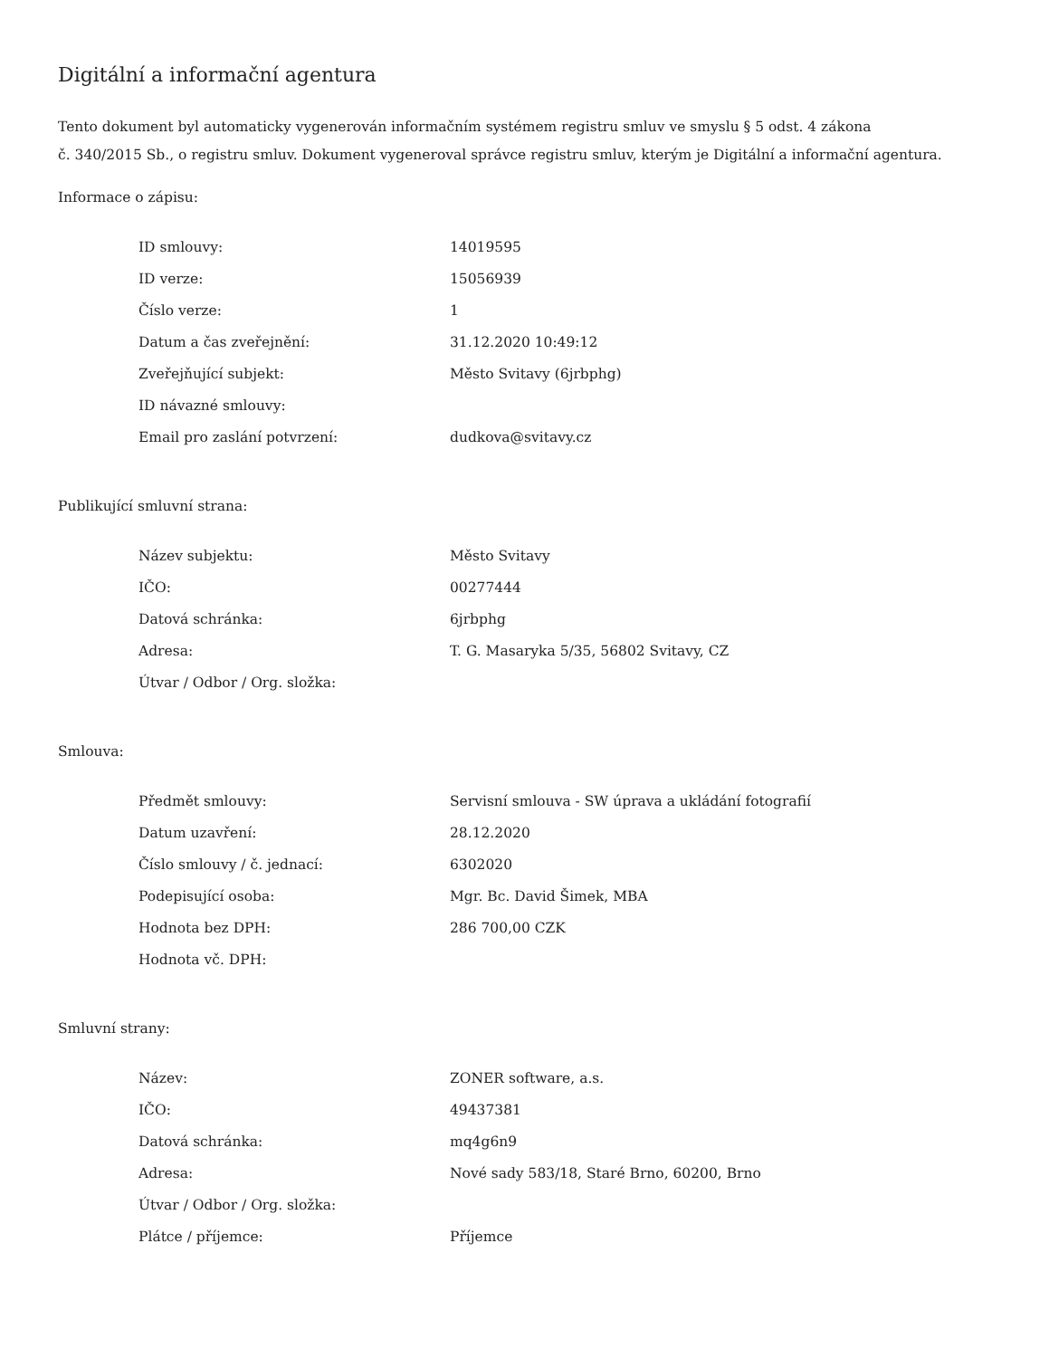Digitální a informační agentura
Tento dokument byl automaticky vygenerován informačním systémem registru smluv ve smyslu § 5 odst. 4 zákona
č. 340/2015 Sb., o registru smluv. Dokument vygeneroval správce registru smluv, kterým je Digitální a informační agentura.
Informace o zápisu:
| ID smlouvy: | 14019595 |
| ID verze: | 15056939 |
| Číslo verze: | 1 |
| Datum a čas zveřejnění: | 31.12.2020 10:49:12 |
| Zveřejňující subjekt: | Město Svitavy (6jrbphg) |
| ID návazné smlouvy: | |
| Email pro zaslání potvrzení: | dudkova@svitavy.cz |
Publikující smluvní strana:
| Název subjektu: | Město Svitavy |
| IČO: | 00277444 |
| Datová schránka: | 6jrbphg |
| Adresa: | T. G. Masaryka 5/35, 56802 Svitavy, CZ |
| Útvar / Odbor / Org. složka: | |
Smlouva:
| Předmět smlouvy: | Servisní smlouva - SW úprava a ukládání fotografií |
| Datum uzavření: | 28.12.2020 |
| Číslo smlouvy / č. jednací: | 6302020 |
| Podepisující osoba: | Mgr. Bc. David Šimek, MBA |
| Hodnota bez DPH: | 286 700,00 CZK |
| Hodnota vč. DPH: | |
Smluvní strany:
| Název: | ZONER software, a.s. |
| IČO: | 49437381 |
| Datová schránka: | mq4g6n9 |
| Adresa: | Nové sady 583/18, Staré Brno, 60200, Brno |
| Útvar / Odbor / Org. složka: | |
| Plátce / příjemce: | Příjemce |